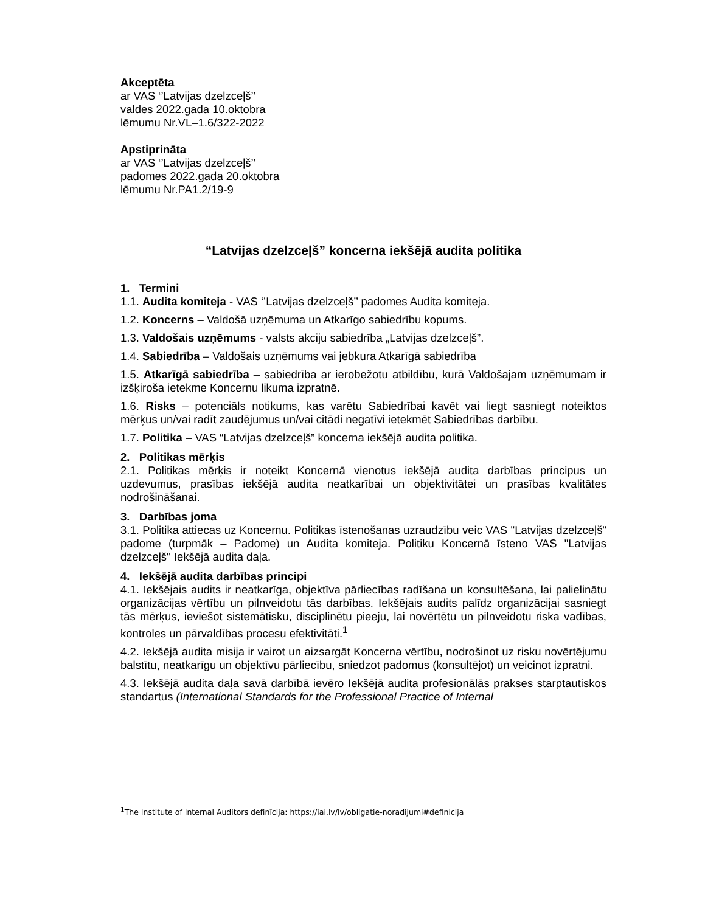Akceptēta
ar VAS ‘’Latvijas dzelzceļš’’
valdes 2022.gada 10.oktobra
lēmumu Nr.VL–1.6/322-2022
Apstiprināta
ar VAS ‘’Latvijas dzelzceļš’’
padomes 2022.gada 20.oktobra
lēmumu Nr.PA1.2/19-9
“Latvijas dzelzceļš” koncerna iekšējā audita politika
1. Termini
1.1. Audita komiteja - VAS ‘’Latvijas dzelzceļš’’ padomes Audita komiteja.
1.2. Koncerns – Valdošā uzņēmuma un Atkarīgo sabiedrību kopums.
1.3. Valdošais uzņēmums - valsts akciju sabiedrība „Latvijas dzelzceļš”.
1.4. Sabiedrība – Valdošais uzņēmums vai jebkura Atkarīgā sabiedrība
1.5. Atkarīgā sabiedrība – sabiedrība ar ierobežotu atbildību, kurā Valdošajam uzņēmumam ir izšķiroša ietekme Koncernu likuma izpratnē.
1.6. Risks – potenciāls notikums, kas varētu Sabiedrībai kavēt vai liegt sasniegt noteiktos mērķus un/vai radīt zaudējumus un/vai citādi negatīvi ietekmēt Sabiedrības darbību.
1.7. Politika – VAS “Latvijas dzelzceļš” koncerna iekšējā audita politika.
2. Politikas mērķis
2.1. Politikas mērķis ir noteikt Koncernā vienotus iekšējā audita darbības principus un uzdevumus, prasības iekšējā audita neatkarībai un objektivitātei un prasības kvalitātes nodrošināšanai.
3. Darbības joma
3.1. Politika attiecas uz Koncernu. Politikas īstenošanas uzraudzību veic VAS "Latvijas dzelzceļš" padome (turpmāk – Padome) un Audita komiteja. Politiku Koncernā īsteno VAS "Latvijas dzelzceļš" Iekšējā audita daļa.
4. Iekšējā audita darbības principi
4.1. Iekšējais audits ir neatkarīga, objektīva pārliecības radīšana un konsultēšana, lai palielinātu organizācijas vērtību un pilnveidotu tās darbības. Iekšējais audits palīdz organizācijai sasniegt tās mērķus, ieviešot sistemātisku, disciplinētu pieeju, lai novērtētu un pilnveidotu riska vadības, kontroles un pārvaldības procesu efektivitāti.<sup>1</sup>
4.2. Iekšējā audita misija ir vairot un aizsargāt Koncerna vērtību, nodrošinot uz risku novērtējumu balstītu, neatkarīgu un objektīvu pārliecību, sniedzot padomus (konsultējot) un veicinot izpratni.
4.3. Iekšējā audita daļa savā darbībā ievēro Iekšējā audita profesionālās prakses starptautiskos standartus (International Standards for the Professional Practice of Internal
<sup>1</sup> The Institute of Internal Auditors definīcija: https://iai.lv/lv/obligatie-noradijumi#definicija